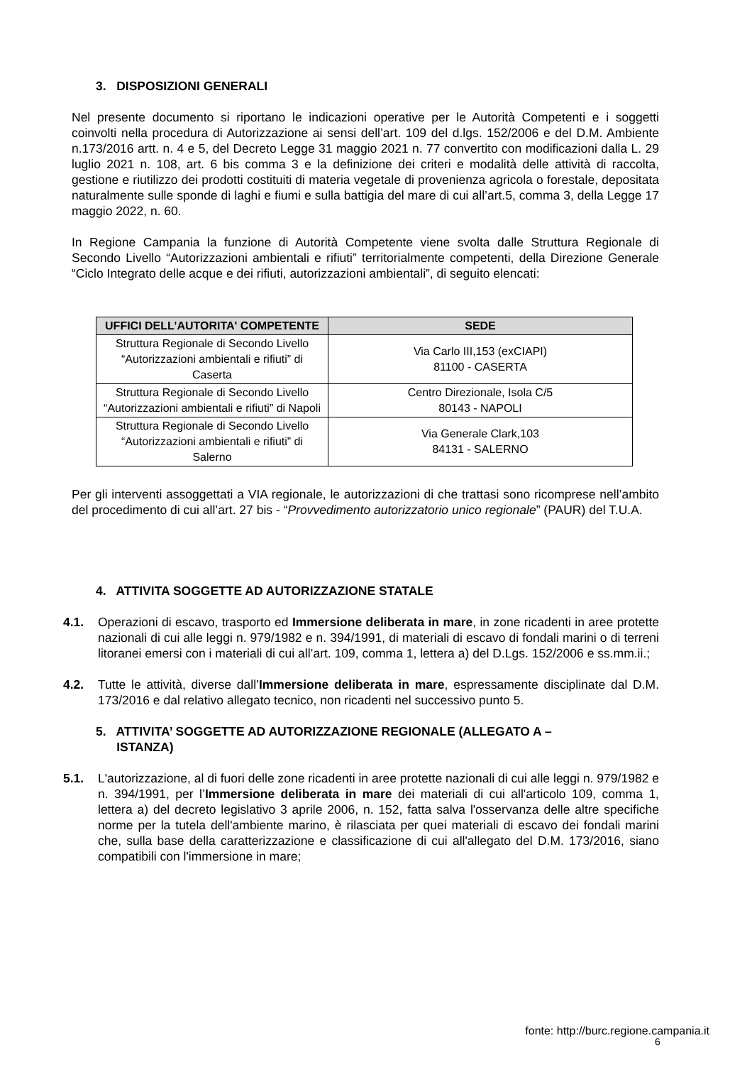3. DISPOSIZIONI GENERALI
Nel presente documento si riportano le indicazioni operative per le Autorità Competenti e i soggetti coinvolti nella procedura di Autorizzazione ai sensi dell’art. 109 del d.lgs. 152/2006 e del D.M. Ambiente n.173/2016 artt. n. 4 e 5, del Decreto Legge 31 maggio 2021 n. 77 convertito con modificazioni dalla L. 29 luglio 2021 n. 108, art. 6 bis comma 3 e la definizione dei criteri e modalità delle attività di raccolta, gestione e riutilizzo dei prodotti costituiti di materia vegetale di provenienza agricola o forestale, depositata naturalmente sulle sponde di laghi e fiumi e sulla battigia del mare di cui all’art.5, comma 3, della Legge 17 maggio 2022, n. 60.
In Regione Campania la funzione di Autorità Competente viene svolta dalle Struttura Regionale di Secondo Livello “Autorizzazioni ambientali e rifiuti” territorialmente competenti, della Direzione Generale “Ciclo Integrato delle acque e dei rifiuti, autorizzazioni ambientali”, di seguito elencati:
| UFFICI DELL’AUTORITA' COMPETENTE | SEDE |
| --- | --- |
| Struttura Regionale di Secondo Livello “Autorizzazioni ambientali e rifiuti” di Caserta | Via Carlo III,153 (exCIAPI) 81100 - CASERTA |
| Struttura Regionale di Secondo Livello “Autorizzazioni ambientali e rifiuti” di Napoli | Centro Direzionale, Isola C/5 80143 - NAPOLI |
| Struttura Regionale di Secondo Livello “Autorizzazioni ambientali e rifiuti” di Salerno | Via Generale Clark,103 84131 - SALERNO |
Per gli interventi assoggettati a VIA regionale, le autorizzazioni di che trattasi sono ricomprese nell’ambito del procedimento di cui all’art. 27 bis - “Provvedimento autorizzatorio unico regionale” (PAUR) del T.U.A.
4. ATTIVITA SOGGETTE AD AUTORIZZAZIONE STATALE
4.1. Operazioni di escavo, trasporto ed Immersione deliberata in mare, in zone ricadenti in aree protette nazionali di cui alle leggi n. 979/1982 e n. 394/1991, di materiali di escavo di fondali marini o di terreni litoranei emersi con i materiali di cui all’art. 109, comma 1, lettera a) del D.Lgs. 152/2006 e ss.mm.ii.;
4.2. Tutte le attività, diverse dall’Immersione deliberata in mare, espressamente disciplinate dal D.M. 173/2016 e dal relativo allegato tecnico, non ricadenti nel successivo punto 5.
5. ATTIVITA’ SOGGETTE AD AUTORIZZAZIONE REGIONALE (ALLEGATO A –
ISTANZA)
5.1. L'autorizzazione, al di fuori delle zone ricadenti in aree protette nazionali di cui alle leggi n. 979/1982 e n. 394/1991, per l’Immersione deliberata in mare dei materiali di cui all'articolo 109, comma 1, lettera a) del decreto legislativo 3 aprile 2006, n. 152, fatta salva l'osservanza delle altre specifiche norme per la tutela dell'ambiente marino, è rilasciata per quei materiali di escavo dei fondali marini che, sulla base della caratterizzazione e classificazione di cui all'allegato del D.M. 173/2016, siano compatibili con l'immersione in mare;
fonte: http://burc.regione.campania.it
6